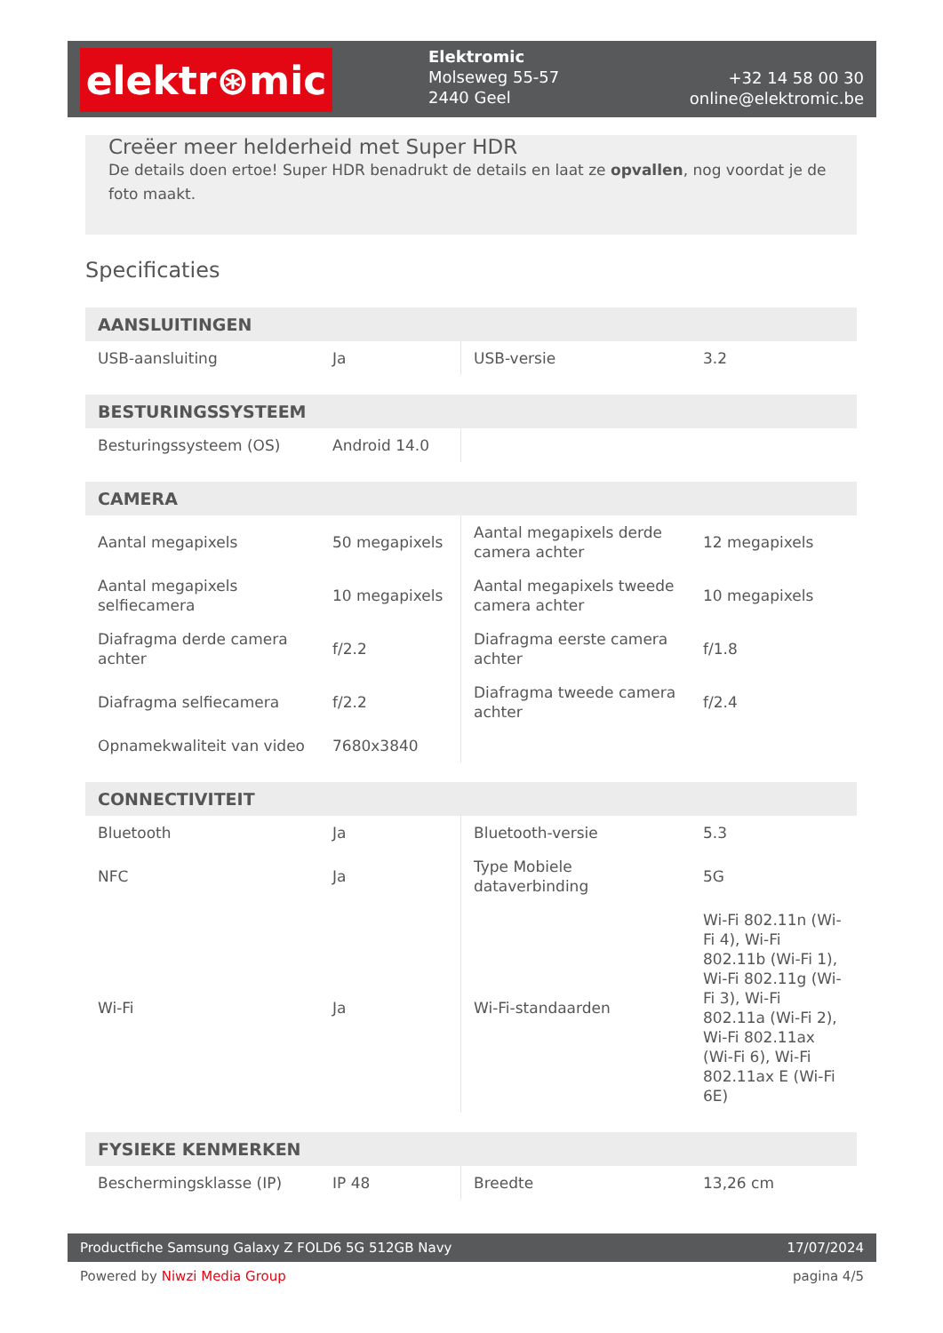elektr⊛mic
Elektromic
Molseweg 55-57
2440 Geel
+32 14 58 00 30
online@elektromic.be
Creëer meer helderheid met Super HDR
De details doen ertoe! Super HDR benadrukt de details en laat ze opvallen, nog voordat je de foto maakt.
Specificaties
| AANSLUITINGEN | | | |
| --- | --- | --- | --- |
| USB-aansluiting | Ja | USB-versie | 3.2 |
| BESTURINGSSYSTEEM | | | |
| --- | --- | --- | --- |
| Besturingssysteem (OS) | Android 14.0 | | |
| CAMERA | | | |
| --- | --- | --- | --- |
| Aantal megapixels | 50 megapixels | Aantal megapixels derde camera achter | 12 megapixels |
| Aantal megapixels selfiecamera | 10 megapixels | Aantal megapixels tweede camera achter | 10 megapixels |
| Diafragma derde camera achter | f/2.2 | Diafragma eerste camera achter | f/1.8 |
| Diafragma selfiecamera | f/2.2 | Diafragma tweede camera achter | f/2.4 |
| Opnamekwaliteit van video | 7680x3840 | | |
| CONNECTIVITEIT | | | |
| --- | --- | --- | --- |
| Bluetooth | Ja | Bluetooth-versie | 5.3 |
| NFC | Ja | Type Mobiele dataverbinding | 5G |
| Wi-Fi | Ja | Wi-Fi-standaarden | Wi-Fi 802.11n (Wi-Fi 4), Wi-Fi 802.11b (Wi-Fi 1), Wi-Fi 802.11g (Wi-Fi 3), Wi-Fi 802.11a (Wi-Fi 2), Wi-Fi 802.11ax (Wi-Fi 6), Wi-Fi 802.11ax E (Wi-Fi 6E) |
| FYSIEKE KENMERKEN | | | |
| --- | --- | --- | --- |
| Beschermingsklasse (IP) | IP 48 | Breedte | 13,26 cm |
Productfiche Samsung Galaxy Z FOLD6 5G 512GB Navy 17/07/2024
Powered by Niwzi Media Group pagina 4/5